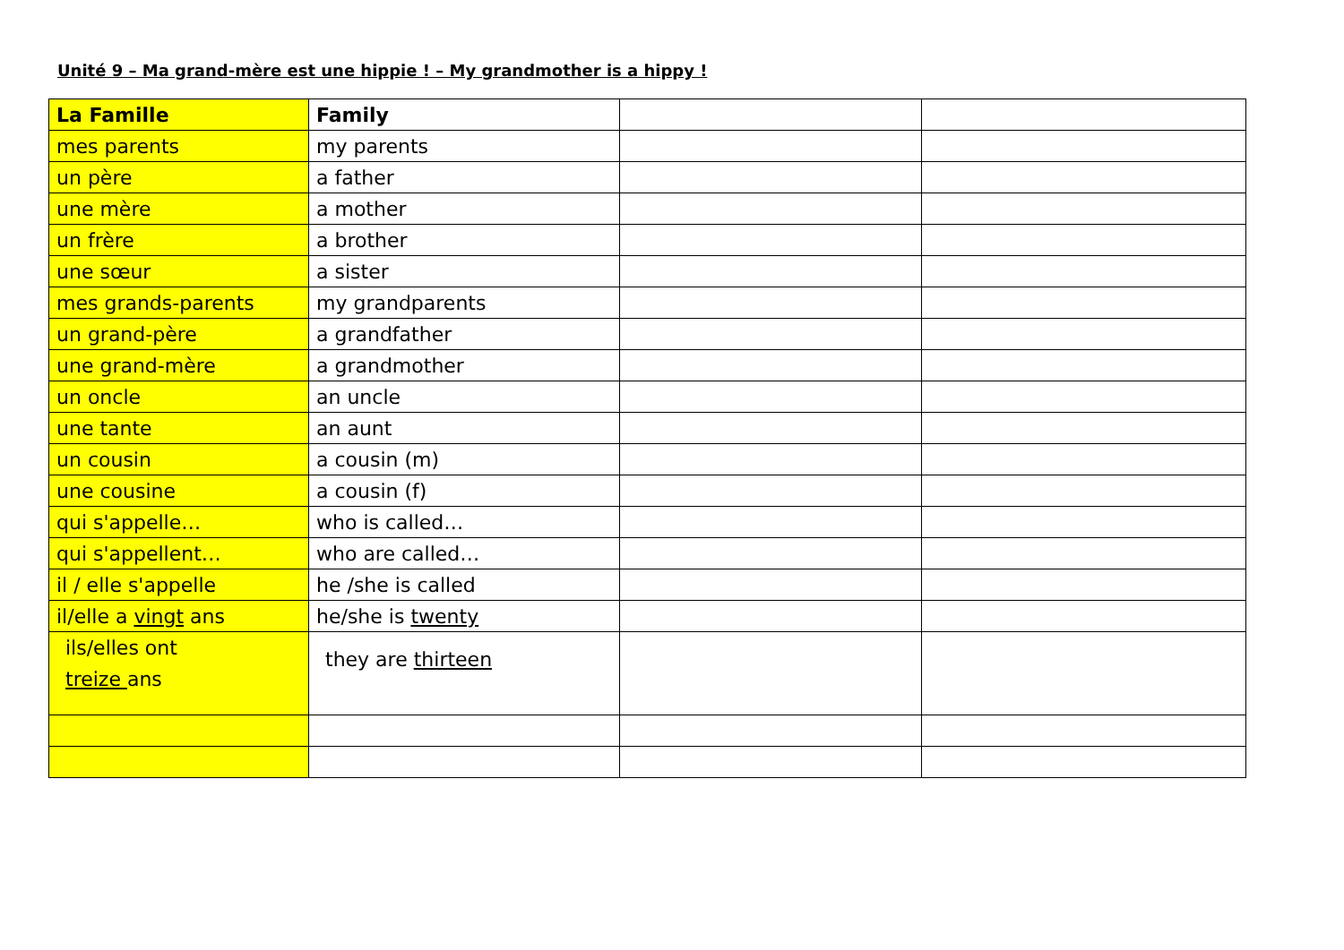Unité 9 – Ma grand-mère est une hippie ! – My grandmother is a hippy !
| La Famille | Family | | |
| mes parents | my parents | | |
| un père | a father | | |
| une mère | a mother | | |
| un frère | a brother | | |
| une sœur | a sister | | |
| mes grands-parents | my grandparents | | |
| un grand-père | a grandfather | | |
| une grand-mère | a grandmother | | |
| un oncle | an uncle | | |
| une tante | an aunt | | |
| un cousin | a cousin (m) | | |
| une cousine | a cousin (f) | | |
| qui s'appelle… | who is called… | | |
| qui s'appellent… | who are called… | | |
| il / elle s'appelle | he /she is called | | |
| il/elle a vingt ans | he/she is twenty | | |
| ils/elles ont treize ans | they are thirteen | | |